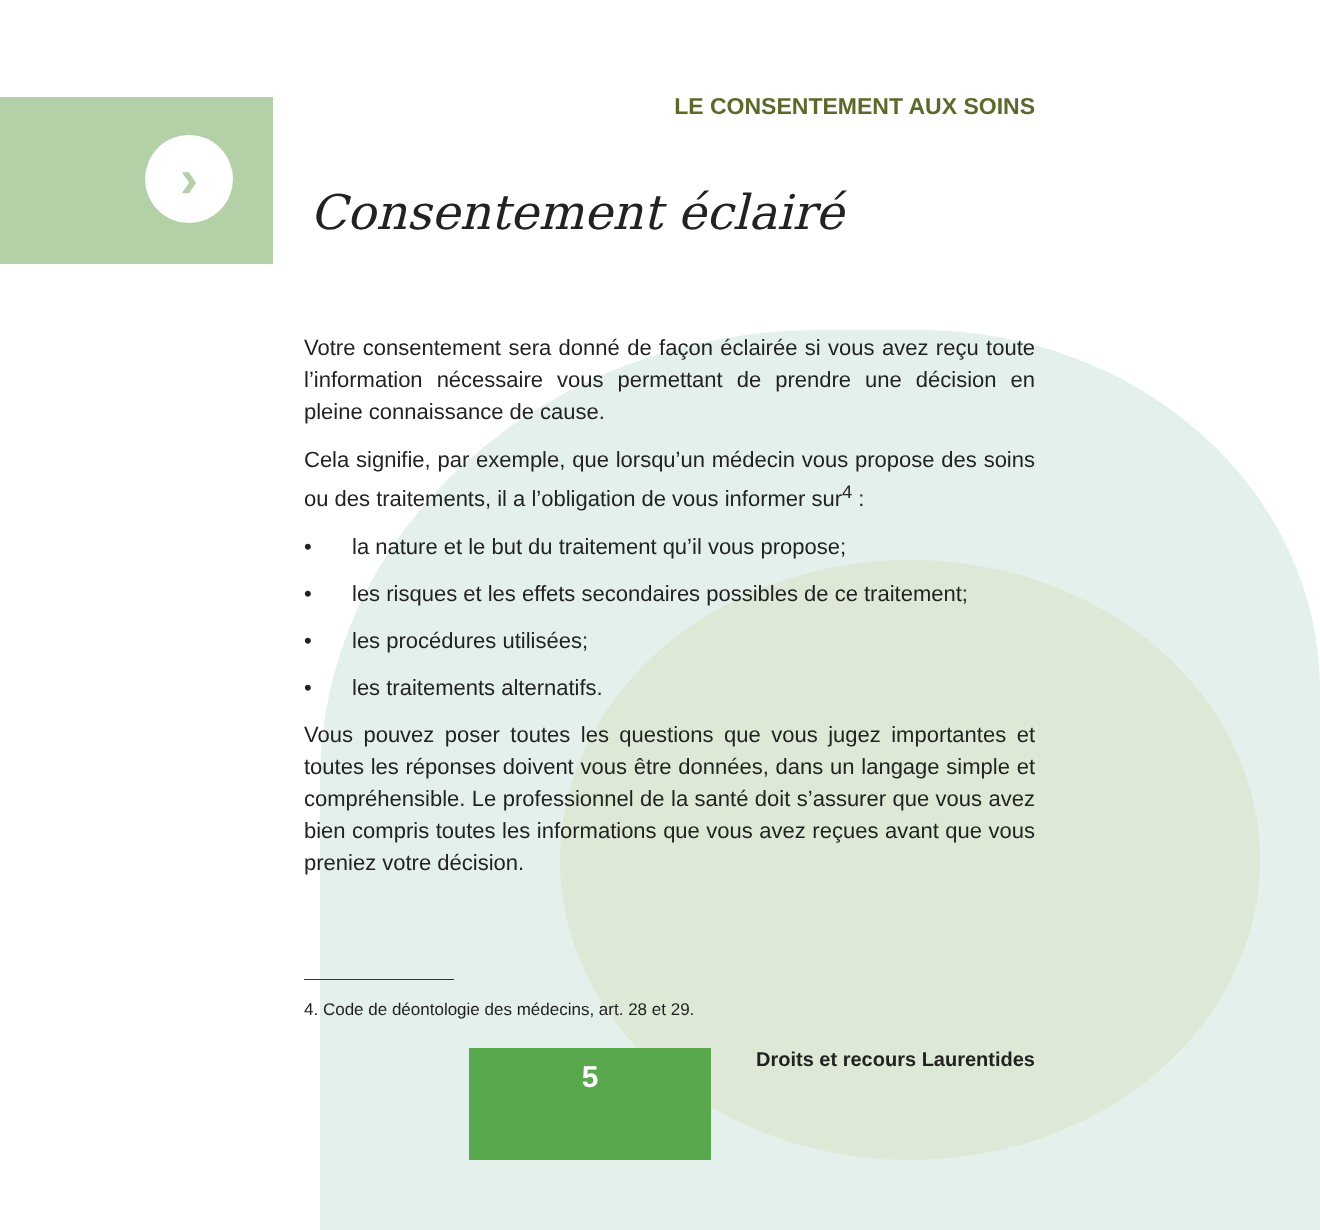›
LE CONSENTEMENT AUX SOINS
Consentement éclairé
Votre consentement sera donné de façon éclairée si vous avez reçu toute l’information nécessaire vous permettant de prendre une décision en pleine connaissance de cause.
Cela signifie, par exemple, que lorsqu’un médecin vous propose des soins ou des traitements, il a l’obligation de vous informer sur<sup>4</sup> :
• la nature et le but du traitement qu’il vous propose;
• les risques et les effets secondaires possibles de ce traitement;
• les procédures utilisées;
• les traitements alternatifs.
Vous pouvez poser toutes les questions que vous jugez importantes et toutes les réponses doivent vous être données, dans un langage simple et compréhensible. Le professionnel de la santé doit s’assurer que vous avez bien compris toutes les informations que vous avez reçues avant que vous preniez votre décision.
4. Code de déontologie des médecins, art. 28 et 29.
5
Droits et recours Laurentides